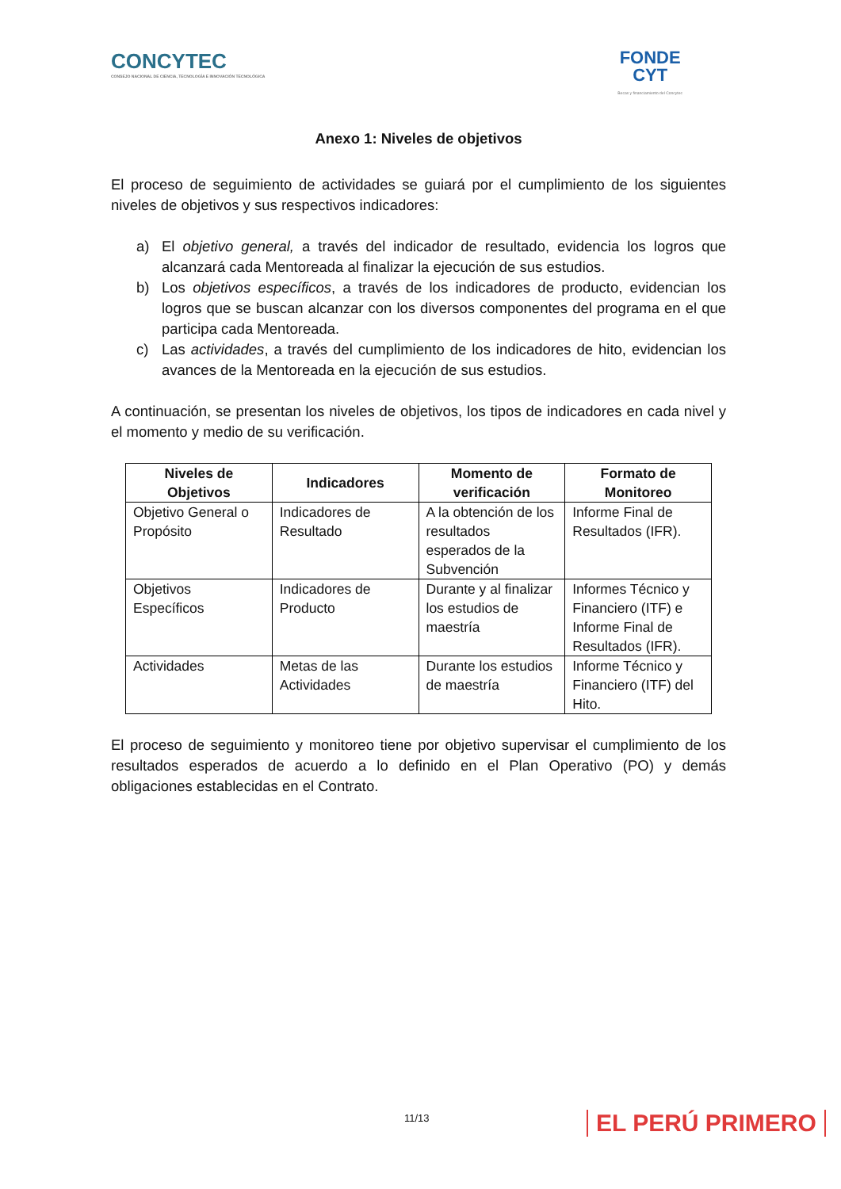CONCYTEC
CONSEJO NACIONAL DE CIENCIA, TECNOLOGÍA E INNOVACIÓN TECNOLÓGICA
FONDE
CYT
Becas y financiamiento del Concytec
Anexo 1: Niveles de objetivos
El proceso de seguimiento de actividades se guiará por el cumplimiento de los siguientes niveles de objetivos y sus respectivos indicadores:
a) El objetivo general, a través del indicador de resultado, evidencia los logros que alcanzará cada Mentoreada al finalizar la ejecución de sus estudios.
b) Los objetivos específicos, a través de los indicadores de producto, evidencian los logros que se buscan alcanzar con los diversos componentes del programa en el que participa cada Mentoreada.
c) Las actividades, a través del cumplimiento de los indicadores de hito, evidencian los avances de la Mentoreada en la ejecución de sus estudios.
A continuación, se presentan los niveles de objetivos, los tipos de indicadores en cada nivel y el momento y medio de su verificación.
| Niveles de Objetivos | Indicadores | Momento de verificación | Formato de Monitoreo |
| --- | --- | --- | --- |
| Objetivo General o Propósito | Indicadores de Resultado | A la obtención de los resultados esperados de la Subvención | Informe Final de Resultados (IFR). |
| Objetivos Específicos | Indicadores de Producto | Durante y al finalizar los estudios de maestría | Informes Técnico y Financiero (ITF) e Informe Final de Resultados (IFR). |
| Actividades | Metas de las Actividades | Durante los estudios de maestría | Informe Técnico y Financiero (ITF) del Hito. |
El proceso de seguimiento y monitoreo tiene por objetivo supervisar el cumplimiento de los resultados esperados de acuerdo a lo definido en el Plan Operativo (PO) y demás obligaciones establecidas en el Contrato.
11/13 EL PERÚ PRIMERO